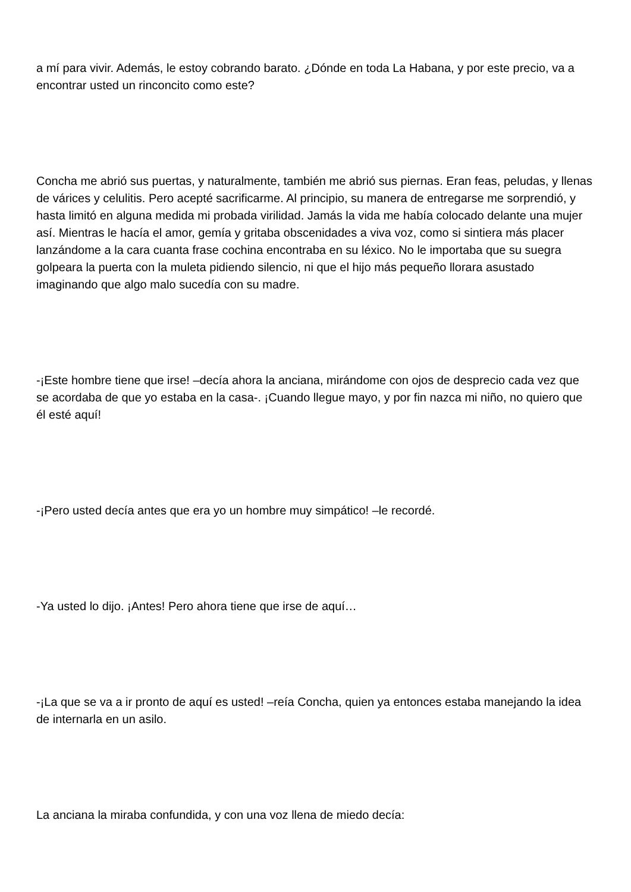a mí para vivir. Además, le estoy cobrando barato. ¿Dónde en toda La Habana, y por este precio, va a encontrar usted un rinconcito como este?
Concha me abrió sus puertas, y naturalmente, también me abrió sus piernas. Eran feas, peludas, y llenas de várices y celulitis. Pero acepté sacrificarme. Al principio, su manera de entregarse me sorprendió, y hasta limitó en alguna medida mi probada virilidad. Jamás la vida me había colocado delante una mujer así. Mientras le hacía el amor, gemía y gritaba obscenidades a viva voz, como si sintiera más placer lanzándome a la cara cuanta frase cochina encontraba en su léxico. No le importaba que su suegra golpeara la puerta con la muleta pidiendo silencio, ni que el hijo más pequeño llorara asustado imaginando que algo malo sucedía con su madre.
-¡Este hombre tiene que irse! –decía ahora la anciana, mirándome con ojos de desprecio cada vez que se acordaba de que yo estaba en la casa-. ¡Cuando llegue mayo, y por fin nazca mi niño, no quiero que él esté aquí!
-¡Pero usted decía antes que era yo un hombre muy simpático! –le recordé.
-Ya usted lo dijo. ¡Antes! Pero ahora tiene que irse de aquí…
-¡La que se va a ir pronto de aquí es usted! –reía Concha, quien ya entonces estaba manejando la idea de internarla en un asilo.
La anciana la miraba confundida, y con una voz llena de miedo decía: